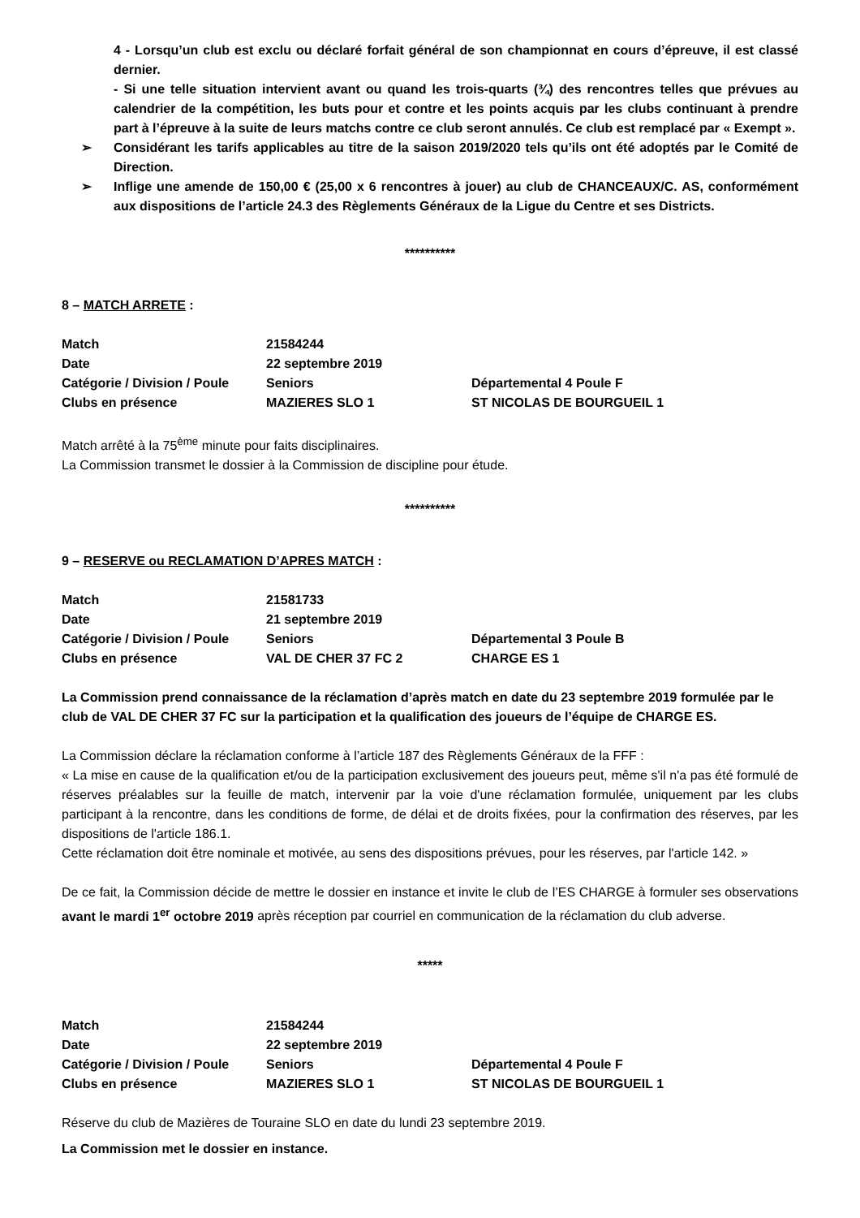4 - Lorsqu’un club est exclu ou déclaré forfait général de son championnat en cours d’épreuve, il est classé dernier.
- Si une telle situation intervient avant ou quand les trois-quarts (¾) des rencontres telles que prévues au calendrier de la compétition, les buts pour et contre et les points acquis par les clubs continuant à prendre part à l’épreuve à la suite de leurs matchs contre ce club seront annulés. Ce club est remplacé par « Exempt ».
➢ Considérant les tarifs applicables au titre de la saison 2019/2020 tels qu’ils ont été adoptés par le Comité de Direction.
➢ Inflige une amende de 150,00 € (25,00 x 6 rencontres à jouer) au club de CHANCEAUX/C. AS, conformément aux dispositions de l’article 24.3 des Règlements Généraux de la Ligue du Centre et ses Districts.
**********
8 – MATCH ARRETE :
| Match | 21584244 | |
| Date | 22 septembre 2019 | |
| Catégorie / Division / Poule | Seniors | Départemental 4 Poule F |
| Clubs en présence | MAZIERES SLO 1 | ST NICOLAS DE BOURGUEIL 1 |
Match arrêté à la 75<sup>ème</sup> minute pour faits disciplinaires.
La Commission transmet le dossier à la Commission de discipline pour étude.
**********
9 – RESERVE ou RECLAMATION D’APRES MATCH :
| Match | 21581733 | |
| Date | 21 septembre 2019 | |
| Catégorie / Division / Poule | Seniors | Départemental 3 Poule B |
| Clubs en présence | VAL DE CHER 37 FC 2 | CHARGE ES 1 |
La Commission prend connaissance de la réclamation d’après match en date du 23 septembre 2019 formulée par le club de VAL DE CHER 37 FC sur la participation et la qualification des joueurs de l’équipe de CHARGE ES.
La Commission déclare la réclamation conforme à l’article 187 des Règlements Généraux de la FFF :
« La mise en cause de la qualification et/ou de la participation exclusivement des joueurs peut, même s'il n'a pas été formulé de réserves préalables sur la feuille de match, intervenir par la voie d'une réclamation formulée, uniquement par les clubs participant à la rencontre, dans les conditions de forme, de délai et de droits fixées, pour la confirmation des réserves, par les dispositions de l'article 186.1.
Cette réclamation doit être nominale et motivée, au sens des dispositions prévues, pour les réserves, par l'article 142. »
De ce fait, la Commission décide de mettre le dossier en instance et invite le club de l’ES CHARGE à formuler ses observations avant le mardi 1<sup>er</sup> octobre 2019 après réception par courriel en communication de la réclamation du club adverse.
*****
| Match | 21584244 | |
| Date | 22 septembre 2019 | |
| Catégorie / Division / Poule | Seniors | Départemental 4 Poule F |
| Clubs en présence | MAZIERES SLO 1 | ST NICOLAS DE BOURGUEIL 1 |
Réserve du club de Mazières de Touraine SLO en date du lundi 23 septembre 2019.
La Commission met le dossier en instance.